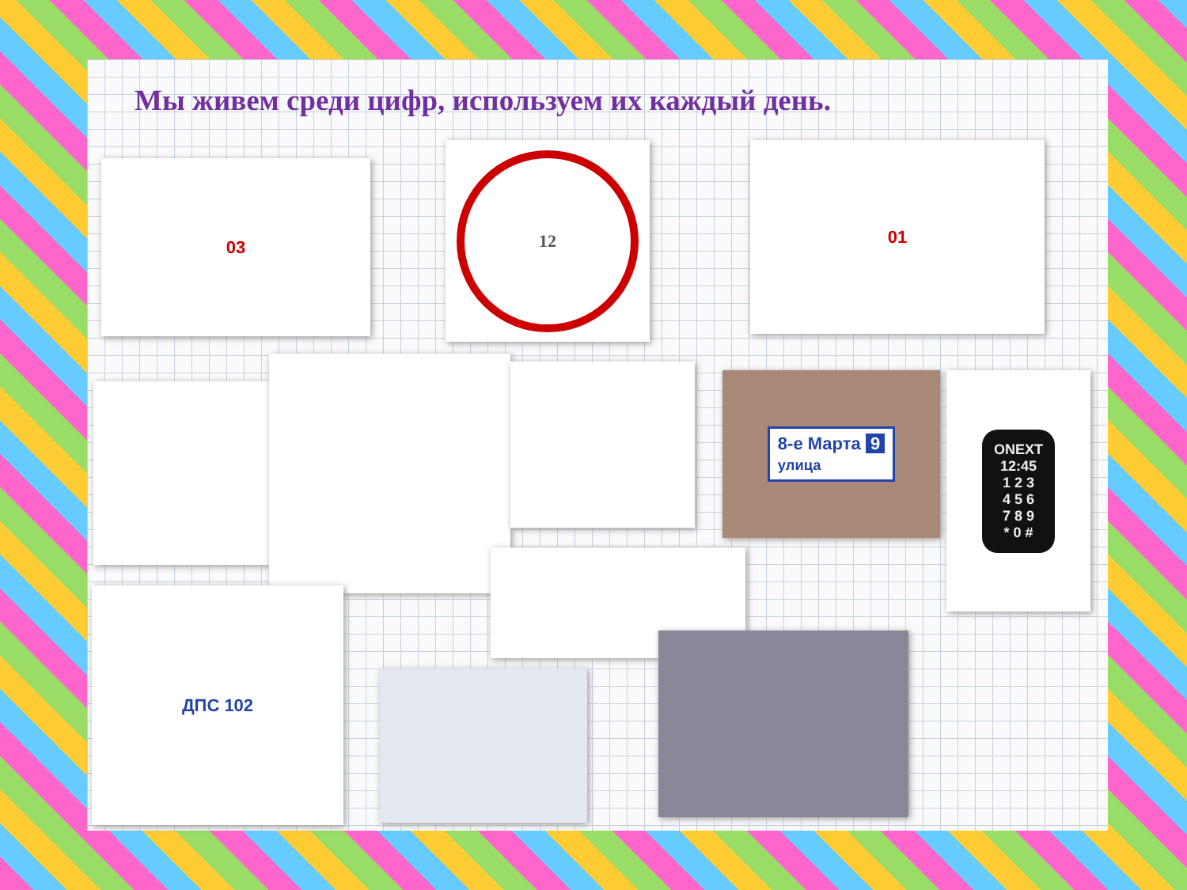Мы живем среди цифр, используем их каждый день.
03
12 01
8-е Марта 9
улица
ONEXT
12:45
1 2 3
4 5 6
7 8 9
* 0 #
ДПС 102